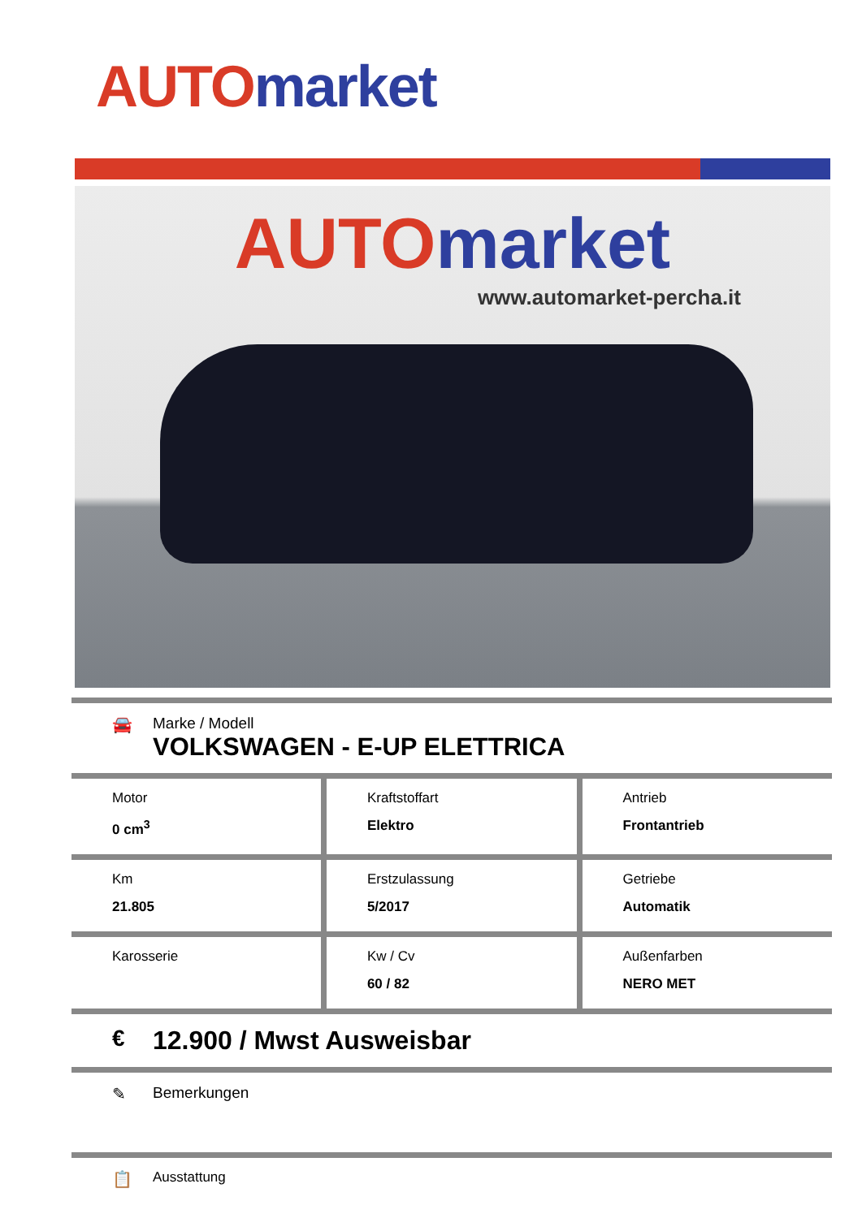AUTO market
AUTO market
www.automarket-percha.it
🚘 Marke / Modell
VOLKSWAGEN - E-UP ELETTRICA
| Motor 0 cm<sup>3</sup> | Kraftstoffart Elektro | Antrieb Frontantrieb |
| Km 21.805 | Erstzulassung 5/2017 | Getriebe Automatik |
| Karosserie | Kw / Cv 60 / 82 | Außenfarben NERO MET |
€ 12.900 / Mwst Ausweisbar
✎ Bemerkungen
📋
Ausstattung